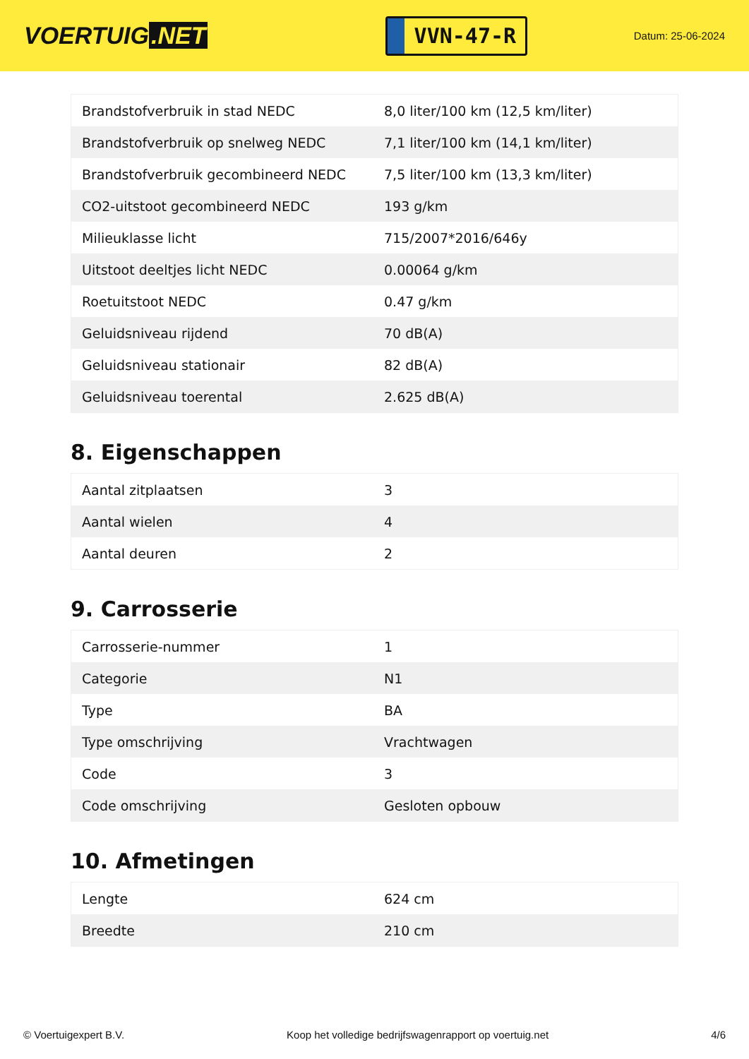VOERTUIG.NET
VVN-47-R
Datum: 25-06-2024
| Brandstofverbruik in stad NEDC | 8,0 liter/100 km (12,5 km/liter) |
| Brandstofverbruik op snelweg NEDC | 7,1 liter/100 km (14,1 km/liter) |
| Brandstofverbruik gecombineerd NEDC | 7,5 liter/100 km (13,3 km/liter) |
| CO2-uitstoot gecombineerd NEDC | 193 g/km |
| Milieuklasse licht | 715/2007*2016/646y |
| Uitstoot deeltjes licht NEDC | 0.00064 g/km |
| Roetuitstoot NEDC | 0.47 g/km |
| Geluidsniveau rijdend | 70 dB(A) |
| Geluidsniveau stationair | 82 dB(A) |
| Geluidsniveau toerental | 2.625 dB(A) |
8. Eigenschappen
| Aantal zitplaatsen | 3 |
| Aantal wielen | 4 |
| Aantal deuren | 2 |
9. Carrosserie
| Carrosserie-nummer | 1 |
| Categorie | N1 |
| Type | BA |
| Type omschrijving | Vrachtwagen |
| Code | 3 |
| Code omschrijving | Gesloten opbouw |
10. Afmetingen
| Lengte | 624 cm |
| Breedte | 210 cm |
© Voertuigexpert B.V. Koop het volledige bedrijfswagenrapport op voertuig.net 4/6